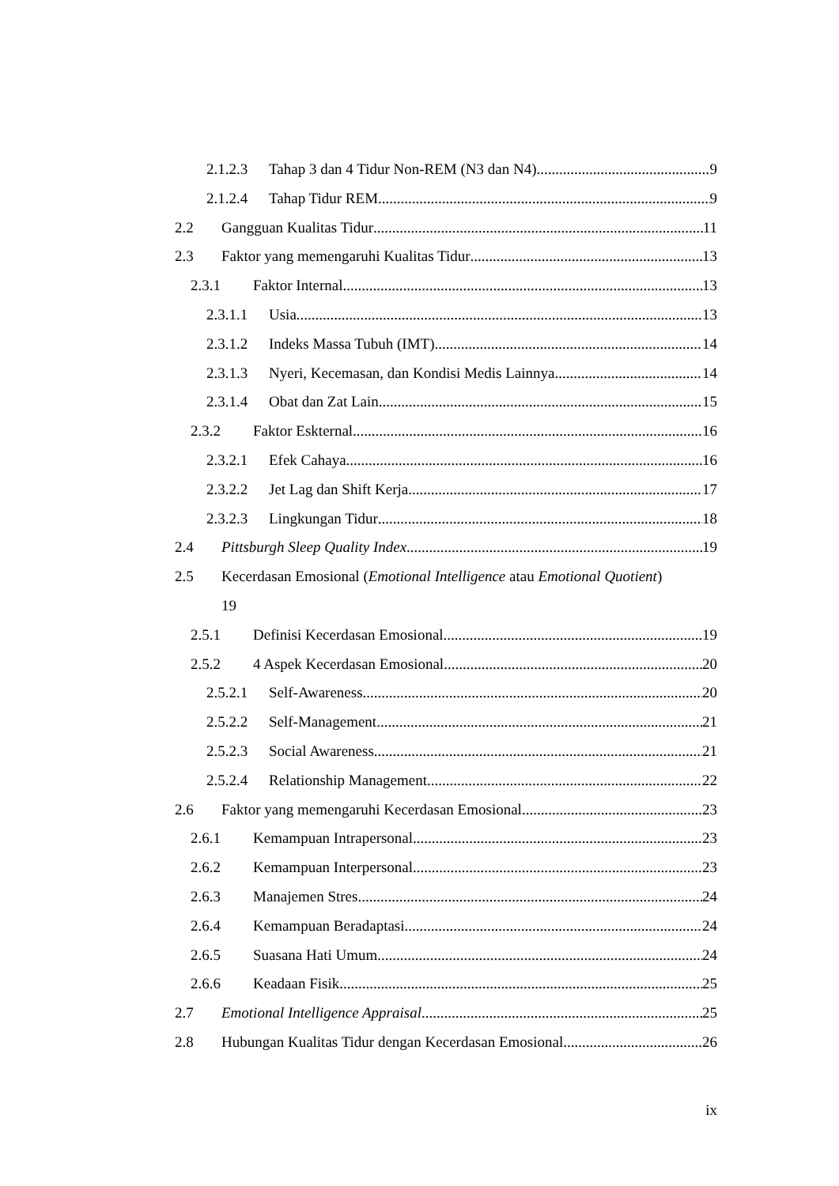2.1.2.3 Tahap 3 dan 4 Tidur Non-REM (N3 dan N4) 9
2.1.2.4 Tahap Tidur REM 9
2.2 Gangguan Kualitas Tidur 11
2.3 Faktor yang memengaruhi Kualitas Tidur 13
2.3.1 Faktor Internal 13
2.3.1.1 Usia 13
2.3.1.2 Indeks Massa Tubuh (IMT) 14
2.3.1.3 Nyeri, Kecemasan, dan Kondisi Medis Lainnya 14
2.3.1.4 Obat dan Zat Lain 15
2.3.2 Faktor Eskternal 16
2.3.2.1 Efek Cahaya 16
2.3.2.2 Jet Lag dan Shift Kerja 17
2.3.2.3 Lingkungan Tidur 18
2.4 Pittsburgh Sleep Quality Index 19
2.5 Kecerdasan Emosional (Emotional Intelligence atau Emotional Quotient)
19
2.5.1 Definisi Kecerdasan Emosional 19
2.5.2 4 Aspek Kecerdasan Emosional 20
2.5.2.1 Self-Awareness 20
2.5.2.2 Self-Management 21
2.5.2.3 Social Awareness 21
2.5.2.4 Relationship Management 22
2.6 Faktor yang memengaruhi Kecerdasan Emosional 23
2.6.1 Kemampuan Intrapersonal 23
2.6.2 Kemampuan Interpersonal 23
2.6.3 Manajemen Stres 24
2.6.4 Kemampuan Beradaptasi 24
2.6.5 Suasana Hati Umum 24
2.6.6 Keadaan Fisik 25
2.7 Emotional Intelligence Appraisal 25
2.8 Hubungan Kualitas Tidur dengan Kecerdasan Emosional 26
ix